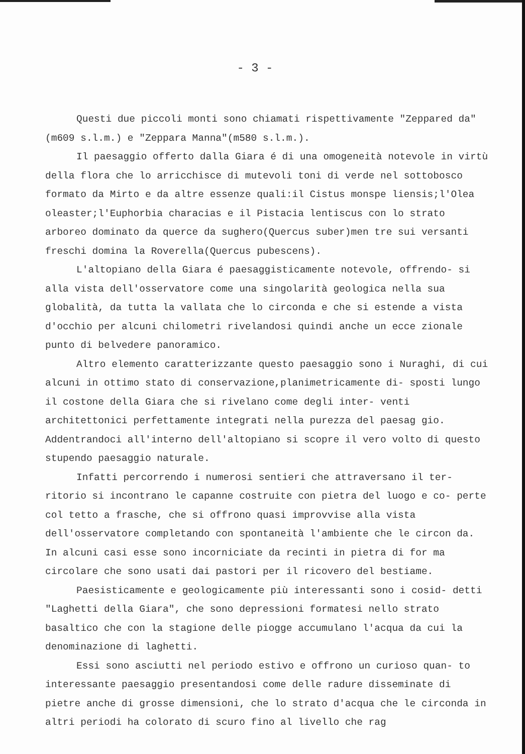- 3 -
Questi due piccoli monti sono chiamati rispettivamente "Zeppared da"(m609 s.l.m.) e "Zeppara Manna"(m580 s.l.m.).
Il paesaggio offerto dalla Giara é di una omogeneità notevole in virtù della flora che lo arricchisce di mutevoli toni di verde nel sottobosco formato da Mirto e da altre essenze quali:il Cistus monspe liensis;l'Olea oleaster;l'Euphorbia characias e il Pistacia lentiscus con lo strato arboreo dominato da querce da sughero(Quercus suber)men tre sui versanti freschi domina la Roverella(Quercus pubescens).
L'altopiano della Giara é paesaggisticamente notevole, offrendo- si alla vista dell'osservatore come una singolarità geologica nella sua globalità, da tutta la vallata che lo circonda e che si estende a vista d'occhio per alcuni chilometri rivelandosi quindi anche un ecce zionale punto di belvedere panoramico.
Altro elemento caratterizzante questo paesaggio sono i Nuraghi, di cui alcuni in ottimo stato di conservazione,planimetricamente di- sposti lungo il costone della Giara che si rivelano come degli inter- venti architettonici perfettamente integrati nella purezza del paesag gio. Addentrandoci all'interno dell'altopiano si scopre il vero volto di questo stupendo paesaggio naturale.
Infatti percorrendo i numerosi sentieri che attraversano il ter- ritorio si incontrano le capanne costruite con pietra del luogo e co- perte col tetto a frasche, che si offrono quasi improvvise alla vista dell'osservatore completando con spontaneità l'ambiente che le circon da. In alcuni casi esse sono incorniciate da recinti in pietra di for ma circolare che sono usati dai pastori per il ricovero del bestiame.
Paesisticamente e geologicamente più interessanti sono i cosid- detti "Laghetti della Giara", che sono depressioni formatesi nello strato basaltico che con la stagione delle piogge accumulano l'acqua da cui la denominazione di laghetti.
Essi sono asciutti nel periodo estivo e offrono un curioso quan- to interessante paesaggio presentandosi come delle radure disseminate di pietre anche di grosse dimensioni, che lo strato d'acqua che le circonda in altri periodi ha colorato di scuro fino al livello che rag